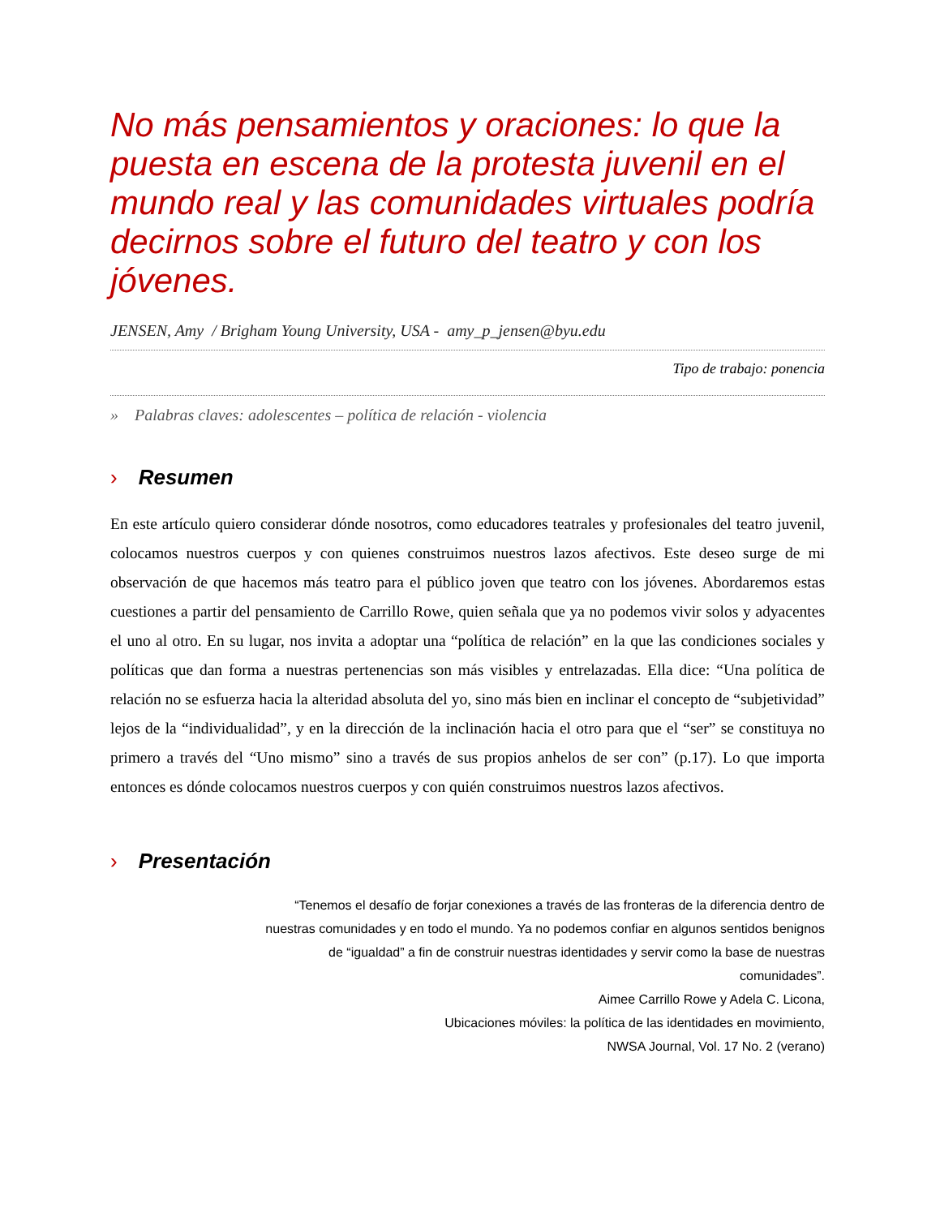No más pensamientos y oraciones: lo que la puesta en escena de la protesta juvenil en el mundo real y las comunidades virtuales podría decirnos sobre el futuro del teatro y con los jóvenes.
JENSEN, Amy / Brigham Young University, USA - amy_p_jensen@byu.edu
Tipo de trabajo: ponencia
» Palabras claves: adolescentes – política de relación - violencia
› Resumen
En este artículo quiero considerar dónde nosotros, como educadores teatrales y profesionales del teatro juvenil, colocamos nuestros cuerpos y con quienes construimos nuestros lazos afectivos. Este deseo surge de mi observación de que hacemos más teatro para el público joven que teatro con los jóvenes. Abordaremos estas cuestiones a partir del pensamiento de Carrillo Rowe, quien señala que ya no podemos vivir solos y adyacentes el uno al otro. En su lugar, nos invita a adoptar una “política de relación” en la que las condiciones sociales y políticas que dan forma a nuestras pertenencias son más visibles y entrelazadas. Ella dice: “Una política de relación no se esfuerza hacia la alteridad absoluta del yo, sino más bien en inclinar el concepto de “subjetividad” lejos de la “individualidad”, y en la dirección de la inclinación hacia el otro para que el “ser” se constituya no primero a través del “Uno mismo” sino a través de sus propios anhelos de ser con” (p.17). Lo que importa entonces es dónde colocamos nuestros cuerpos y con quién construimos nuestros lazos afectivos.
› Presentación
“Tenemos el desafío de forjar conexiones a través de las fronteras de la diferencia dentro de nuestras comunidades y en todo el mundo. Ya no podemos confiar en algunos sentidos benignos de “igualdad” a fin de construir nuestras identidades y servir como la base de nuestras comunidades”.
Aimee Carrillo Rowe y Adela C. Licona,
Ubicaciones móviles: la política de las identidades en movimiento,
NWSA Journal, Vol. 17 No. 2 (verano)